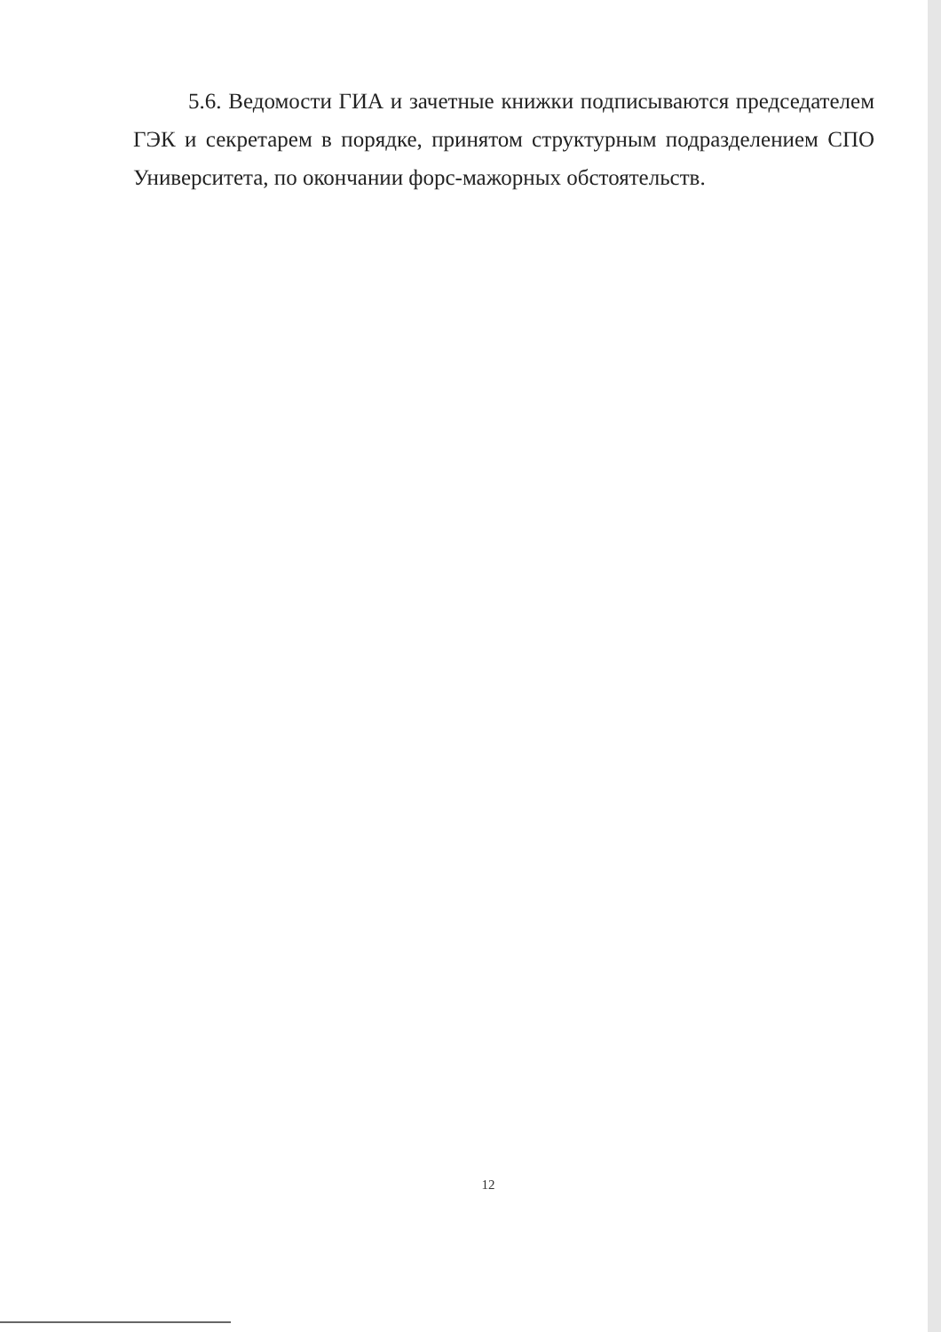5.6. Ведомости ГИА и зачетные книжки подписываются председателем ГЭК и секретарем в порядке, принятом структурным подразделением СПО Университета, по окончании форс-мажорных обстоятельств.
12